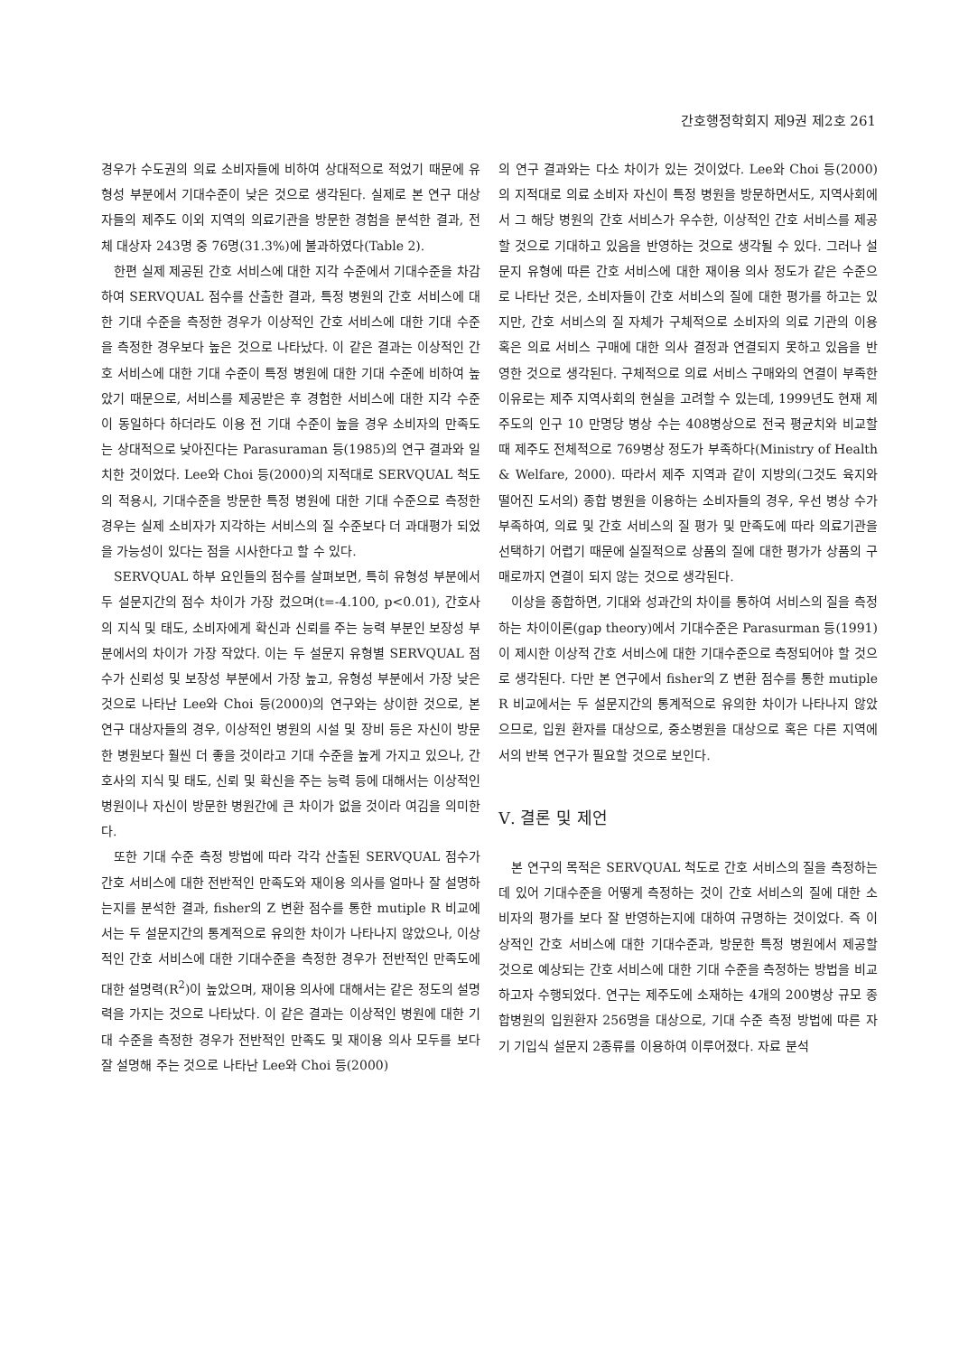간호행정학회지 제9권 제2호 261
경우가 수도권의 의료 소비자들에 비하여 상대적으로 적었기 때문에 유형성 부분에서 기대수준이 낮은 것으로 생각된다. 실제로 본 연구 대상자들의 제주도 이외 지역의 의료기관을 방문한 경험을 분석한 결과, 전체 대상자 243명 중 76명(31.3%)에 불과하였다(Table 2).
한편 실제 제공된 간호 서비스에 대한 지각 수준에서 기대수준을 차감하여 SERVQUAL 점수를 산출한 결과, 특정 병원의 간호 서비스에 대한 기대 수준을 측정한 경우가 이상적인 간호 서비스에 대한 기대 수준을 측정한 경우보다 높은 것으로 나타났다. 이 같은 결과는 이상적인 간호 서비스에 대한 기대 수준이 특정 병원에 대한 기대 수준에 비하여 높았기 때문으로, 서비스를 제공받은 후 경험한 서비스에 대한 지각 수준이 동일하다 하더라도 이용 전 기대 수준이 높을 경우 소비자의 만족도는 상대적으로 낮아진다는 Parasuraman 등(1985)의 연구 결과와 일치한 것이었다. Lee와 Choi 등(2000)의 지적대로 SERVQUAL 척도의 적용시, 기대수준을 방문한 특정 병원에 대한 기대 수준으로 측정한 경우는 실제 소비자가 지각하는 서비스의 질 수준보다 더 과대평가 되었을 가능성이 있다는 점을 시사한다고 할 수 있다.
SERVQUAL 하부 요인들의 점수를 살펴보면, 특히 유형성 부분에서 두 설문지간의 점수 차이가 가장 컸으며(t=-4.100, p<0.01), 간호사의 지식 및 태도, 소비자에게 확신과 신뢰를 주는 능력 부분인 보장성 부분에서의 차이가 가장 작았다. 이는 두 설문지 유형별 SERVQUAL 점수가 신뢰성 및 보장성 부분에서 가장 높고, 유형성 부분에서 가장 낮은 것으로 나타난 Lee와 Choi 등(2000)의 연구와는 상이한 것으로, 본 연구 대상자들의 경우, 이상적인 병원의 시설 및 장비 등은 자신이 방문한 병원보다 훨씬 더 좋을 것이라고 기대 수준을 높게 가지고 있으나, 간호사의 지식 및 태도, 신뢰 및 확신을 주는 능력 등에 대해서는 이상적인 병원이나 자신이 방문한 병원간에 큰 차이가 없을 것이라 여김을 의미한다.
또한 기대 수준 측정 방법에 따라 각각 산출된 SERVQUAL 점수가 간호 서비스에 대한 전반적인 만족도와 재이용 의사를 얼마나 잘 설명하는지를 분석한 결과, fisher의 Z 변환 점수를 통한 mutiple R 비교에서는 두 설문지간의 통계적으로 유의한 차이가 나타나지 않았으나, 이상적인 간호 서비스에 대한 기대수준을 측정한 경우가 전반적인 만족도에 대한 설명력(R<sup>2</sup>)이 높았으며, 재이용 의사에 대해서는 같은 정도의 설명력을 가지는 것으로 나타났다. 이 같은 결과는 이상적인 병원에 대한 기대 수준을 측정한 경우가 전반적인 만족도 및 재이용 의사 모두를 보다 잘 설명해 주는 것으로 나타난 Lee와 Choi 등(2000)
의 연구 결과와는 다소 차이가 있는 것이었다. Lee와 Choi 등(2000)의 지적대로 의료 소비자 자신이 특정 병원을 방문하면서도, 지역사회에서 그 해당 병원의 간호 서비스가 우수한, 이상적인 간호 서비스를 제공할 것으로 기대하고 있음을 반영하는 것으로 생각될 수 있다. 그러나 설문지 유형에 따른 간호 서비스에 대한 재이용 의사 정도가 같은 수준으로 나타난 것은, 소비자들이 간호 서비스의 질에 대한 평가를 하고는 있지만, 간호 서비스의 질 자체가 구체적으로 소비자의 의료 기관의 이용 혹은 의료 서비스 구매에 대한 의사 결정과 연결되지 못하고 있음을 반영한 것으로 생각된다. 구체적으로 의료 서비스 구매와의 연결이 부족한 이유로는 제주 지역사회의 현실을 고려할 수 있는데, 1999년도 현재 제주도의 인구 10 만명당 병상 수는 408병상으로 전국 평균치와 비교할 때 제주도 전체적으로 769병상 정도가 부족하다(Ministry of Health & Welfare, 2000). 따라서 제주 지역과 같이 지방의(그것도 육지와 떨어진 도서의) 종합 병원을 이용하는 소비자들의 경우, 우선 병상 수가 부족하여, 의료 및 간호 서비스의 질 평가 및 만족도에 따라 의료기관을 선택하기 어렵기 때문에 실질적으로 상품의 질에 대한 평가가 상품의 구매로까지 연결이 되지 않는 것으로 생각된다.
이상을 종합하면, 기대와 성과간의 차이를 통하여 서비스의 질을 측정하는 차이이론(gap theory)에서 기대수준은 Parasurman 등(1991)이 제시한 이상적 간호 서비스에 대한 기대수준으로 측정되어야 할 것으로 생각된다. 다만 본 연구에서 fisher의 Z 변환 점수를 통한 mutiple R 비교에서는 두 설문지간의 통계적으로 유의한 차이가 나타나지 않았으므로, 입원 환자를 대상으로, 중소병원을 대상으로 혹은 다른 지역에서의 반복 연구가 필요할 것으로 보인다.
Ⅴ. 결론 및 제언
본 연구의 목적은 SERVQUAL 척도로 간호 서비스의 질을 측정하는데 있어 기대수준을 어떻게 측정하는 것이 간호 서비스의 질에 대한 소비자의 평가를 보다 잘 반영하는지에 대하여 규명하는 것이었다. 즉 이상적인 간호 서비스에 대한 기대수준과, 방문한 특정 병원에서 제공할 것으로 예상되는 간호 서비스에 대한 기대 수준을 측정하는 방법을 비교하고자 수행되었다. 연구는 제주도에 소재하는 4개의 200병상 규모 종합병원의 입원환자 256명을 대상으로, 기대 수준 측정 방법에 따른 자기 기입식 설문지 2종류를 이용하여 이루어졌다. 자료 분석